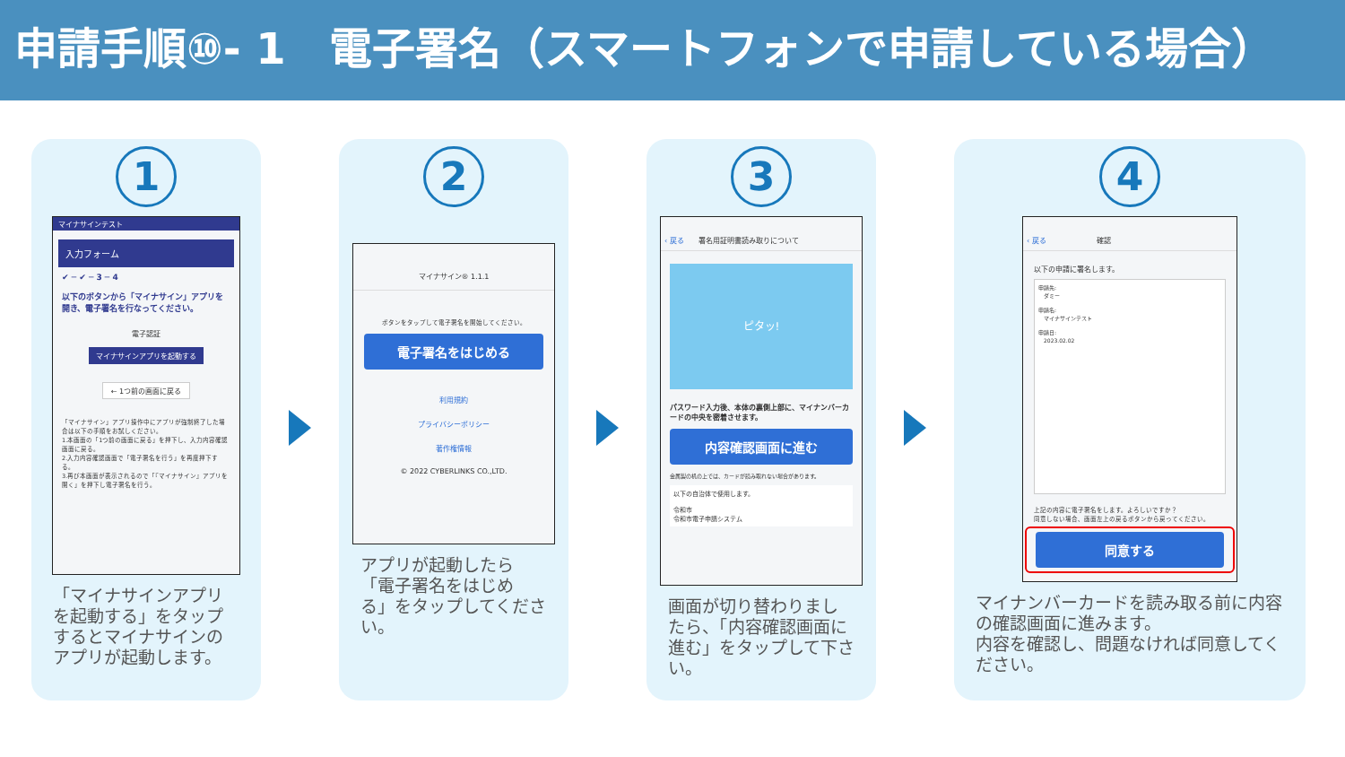申請手順⑩- 1　電子署名（スマートフォンで申請している場合）
1
マイナサインテスト
入力フォーム
✔ ─ ✔ ─ 3 ─ 4
以下のボタンから「マイナサイン」アプリを開き、電子署名を行なってください。
電子認証
マイナサインアプリを起動する
← 1つ前の画面に戻る
「マイナサイン」アプリ操作中にアプリが強制終了した場合は以下の手順をお試しください。
1.本画面の「1つ前の画面に戻る」を押下し、入力内容確認画面に戻る。
2.入力内容確認画面で「電子署名を行う」を再度押下する。
3.再び本画面が表示されるので「『マイナサイン』アプリを開く」を押下し電子署名を行う。
「マイナサインアプリを起動する」をタップするとマイナサインのアプリが起動します。
2
マイナサイン® 1.1.1
ボタンをタップして電子署名を開始してください。
電子署名をはじめる
利用規約
プライバシーポリシー
著作権情報
© 2022 CYBERLINKS CO.,LTD.
アプリが起動したら「電子署名をはじめる」をタップしてください。
3
‹ 戻る　　署名用証明書読み取りについて
ピタッ!
パスワード入力後、本体の裏側上部に、マイナンバーカードの中央を密着させます。
内容確認画面に進む
金属製の机の上では、カードが読み取れない場合があります。
以下の自治体で使用します。
令和市
令和市電子申請システム
画面が切り替わりましたら、「内容確認画面に進む」をタップして下さい。
4
‹ 戻る　　　　　　　確認
以下の申請に署名します。
申請先:
　ダミー
申請名:
　マイナサインテスト
申請日:
　2023.02.02
上記の内容に電子署名をします。よろしいですか？
同意しない場合、画面左上の戻るボタンから戻ってください。
同意する
マイナンバーカードを読み取る前に内容の確認画面に進みます。
内容を確認し、問題なければ同意してください。